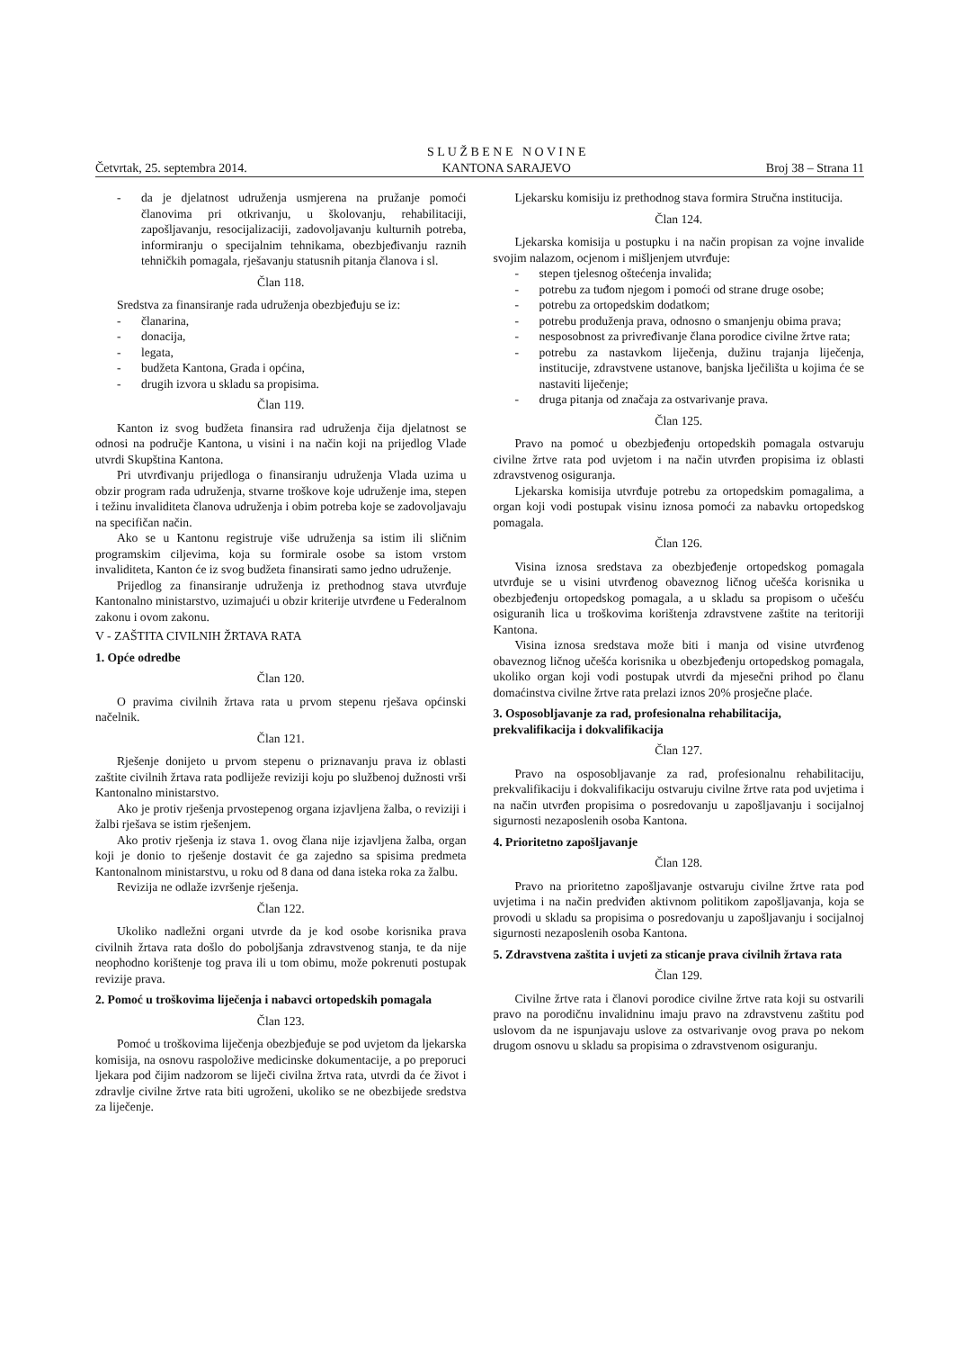Četvrtak, 25. septembra 2014. S L U Ž B E N E N O V I N E
KANTONA SARAJEVO Broj 38 – Strana 11
- da je djelatnost udruženja usmjerena na pružanje pomoći članovima pri otkrivanju, u školovanju, rehabilitaciji, zapošljavanju, resocijalizaciji, zadovoljavanju kulturnih potreba, informiranju o specijalnim tehnikama, obezbjeđivanju raznih tehničkih pomagala, rješavanju statusnih pitanja članova i sl.
Član 118.
Sredstva za finansiranje rada udruženja obezbjeđuju se iz:
- članarina,
- donacija,
- legata,
- budžeta Kantona, Grada i općina,
- drugih izvora u skladu sa propisima.
Član 119.
Kanton iz svog budžeta finansira rad udruženja čija djelatnost se odnosi na područje Kantona, u visini i na način koji na prijedlog Vlade utvrdi Skupština Kantona.
Pri utvrđivanju prijedloga o finansiranju udruženja Vlada uzima u obzir program rada udruženja, stvarne troškove koje udruženje ima, stepen i težinu invaliditeta članova udruženja i obim potreba koje se zadovoljavaju na specifičan način.
Ako se u Kantonu registruje više udruženja sa istim ili sličnim programskim ciljevima, koja su formirale osobe sa istom vrstom invaliditeta, Kanton će iz svog budžeta finansirati samo jedno udruženje.
Prijedlog za finansiranje udruženja iz prethodnog stava utvrđuje Kantonalno ministarstvo, uzimajući u obzir kriterije utvrđene u Federalnom zakonu i ovom zakonu.
V - ZAŠTITA CIVILNIH ŽRTAVA RATA
1. Opće odredbe
Član 120.
O pravima civilnih žrtava rata u prvom stepenu rješava općinski načelnik.
Član 121.
Rješenje donijeto u prvom stepenu o priznavanju prava iz oblasti zaštite civilnih žrtava rata podliježe reviziji koju po službenoj dužnosti vrši Kantonalno ministarstvo.
Ako je protiv rješenja prvostepenog organa izjavljena žalba, o reviziji i žalbi rješava se istim rješenjem.
Ako protiv rješenja iz stava 1. ovog člana nije izjavljena žalba, organ koji je donio to rješenje dostavit će ga zajedno sa spisima predmeta Kantonalnom ministarstvu, u roku od 8 dana od dana isteka roka za žalbu.
Revizija ne odlaže izvršenje rješenja.
Član 122.
Ukoliko nadležni organi utvrde da je kod osobe korisnika prava civilnih žrtava rata došlo do poboljšanja zdravstvenog stanja, te da nije neophodno korištenje tog prava ili u tom obimu, može pokrenuti postupak revizije prava.
2. Pomoć u troškovima liječenja i nabavci ortopedskih pomagala
Član 123.
Pomoć u troškovima liječenja obezbjeđuje se pod uvjetom da ljekarska komisija, na osnovu raspoložive medicinske dokumentacije, a po preporuci ljekara pod čijim nadzorom se liječi civilna žrtva rata, utvrdi da će život i zdravlje civilne žrtve rata biti ugroženi, ukoliko se ne obezbijede sredstva za liječenje.
Ljekarsku komisiju iz prethodnog stava formira Stručna institucija.
Član 124.
Ljekarska komisija u postupku i na način propisan za vojne invalide svojim nalazom, ocjenom i mišljenjem utvrđuje:
- stepen tjelesnog oštećenja invalida;
- potrebu za tuđom njegom i pomoći od strane druge osobe;
- potrebu za ortopedskim dodatkom;
- potrebu produženja prava, odnosno o smanjenju obima prava;
- nesposobnost za privređivanje člana porodice civilne žrtve rata;
- potrebu za nastavkom liječenja, dužinu trajanja liječenja, institucije, zdravstvene ustanove, banjska lječilišta u kojima će se nastaviti liječenje;
- druga pitanja od značaja za ostvarivanje prava.
Član 125.
Pravo na pomoć u obezbjeđenju ortopedskih pomagala ostvaruju civilne žrtve rata pod uvjetom i na način utvrđen propisima iz oblasti zdravstvenog osiguranja.
Ljekarska komisija utvrđuje potrebu za ortopedskim pomagalima, a organ koji vodi postupak visinu iznosa pomoći za nabavku ortopedskog pomagala.
Član 126.
Visina iznosa sredstava za obezbjeđenje ortopedskog pomagala utvrđuje se u visini utvrđenog obaveznog ličnog učešća korisnika u obezbjeđenju ortopedskog pomagala, a u skladu sa propisom o učešću osiguranih lica u troškovima korištenja zdravstvene zaštite na teritoriji Kantona.
Visina iznosa sredstava može biti i manja od visine utvrđenog obaveznog ličnog učešća korisnika u obezbjeđenju ortopedskog pomagala, ukoliko organ koji vodi postupak utvrdi da mjesečni prihod po članu domaćinstva civilne žrtve rata prelazi iznos 20% prosječne plaće.
3. Osposobljavanje za rad, profesionalna rehabilitacija, prekvalifikacija i dokvalifikacija
Član 127.
Pravo na osposobljavanje za rad, profesionalnu rehabilitaciju, prekvalifikaciju i dokvalifikaciju ostvaruju civilne žrtve rata pod uvjetima i na način utvrđen propisima o posredovanju u zapošljavanju i socijalnoj sigurnosti nezaposlenih osoba Kantona.
4. Prioritetno zapošljavanje
Član 128.
Pravo na prioritetno zapošljavanje ostvaruju civilne žrtve rata pod uvjetima i na način predviđen aktivnom politikom zapošljavanja, koja se provodi u skladu sa propisima o posredovanju u zapošljavanju i socijalnoj sigurnosti nezaposlenih osoba Kantona.
5. Zdravstvena zaštita i uvjeti za sticanje prava civilnih žrtava rata
Član 129.
Civilne žrtve rata i članovi porodice civilne žrtve rata koji su ostvarili pravo na porodičnu invalidninu imaju pravo na zdravstvenu zaštitu pod uslovom da ne ispunjavaju uslove za ostvarivanje ovog prava po nekom drugom osnovu u skladu sa propisima o zdravstvenom osiguranju.